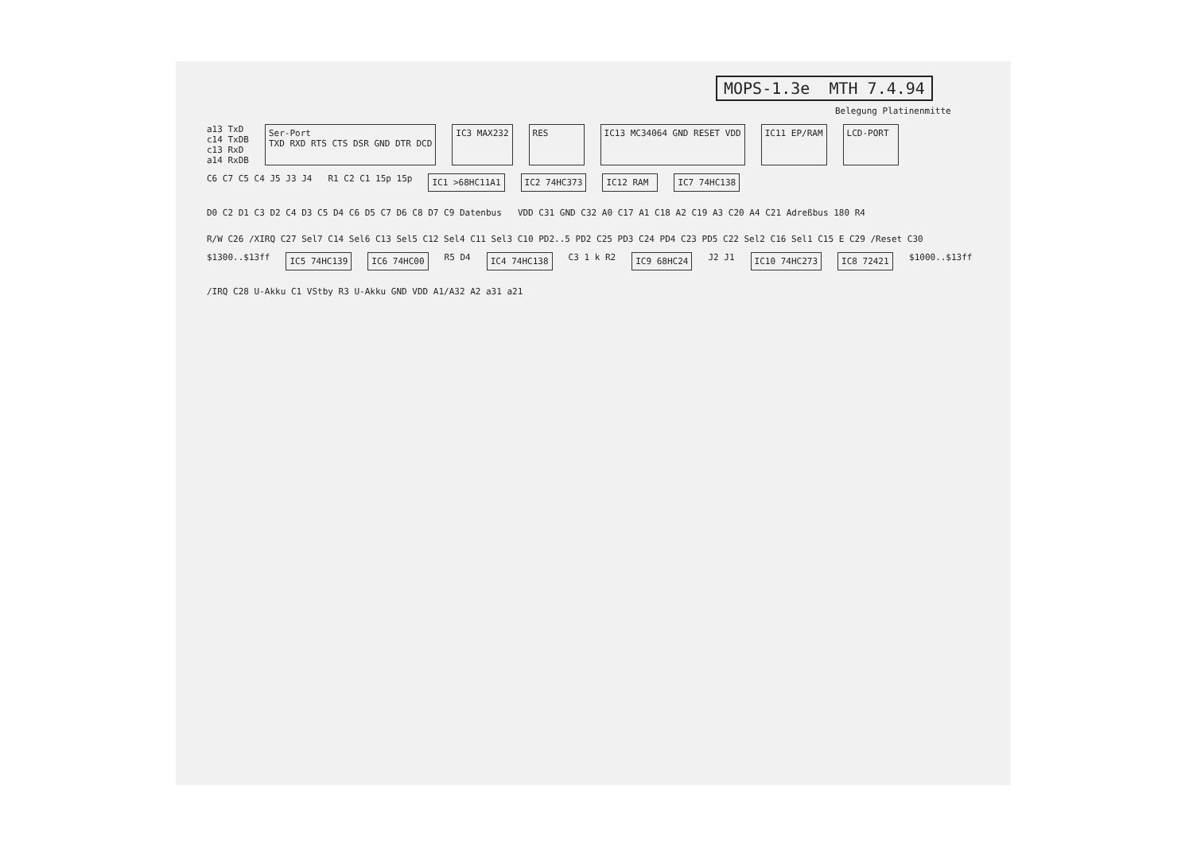MOPS-1.3e MTH 7.4.94
Belegung Platinenmitte
a13 TxD
c14 TxDB
c13 RxD
a14 RxDB
Ser-Port
TXD RXD RTS CTS DSR GND DTR DCD
IC3 MAX232
RES
IC13 MC34064 GND RESET VDD
IC11 EP/RAM
LCD-PORT
C6 C7 C5 C4 J5 J3 J4
R1 C2 C1 15p 15p
IC1 >68HC11A1
IC2 74HC373
IC12 RAM
IC7 74HC138
D0 C2 D1 C3 D2 C4 D3 C5 D4 C6 D5 C7 D6 C8 D7 C9 Datenbus
VDD C31 GND C32 A0 C17 A1 C18 A2 C19 A3 C20 A4 C21 Adreßbus 180 R4
R/W C26 /XIRQ C27 Sel7 C14 Sel6 C13 Sel5 C12 Sel4 C11 Sel3 C10 PD2..5 PD2 C25 PD3 C24 PD4 C23 PD5 C22 Sel2 C16 Sel1 C15 E C29 /Reset C30
$1300..$13ff
IC5 74HC139
IC6 74HC00
R5 D4
IC4 74HC138
C3 1 k R2
IC9 68HC24
J2 J1
IC10 74HC273
IC8 72421
$1000..$13ff
/IRQ C28 U-Akku C1 VStby R3 U-Akku GND VDD A1/A32 A2 a31 a21